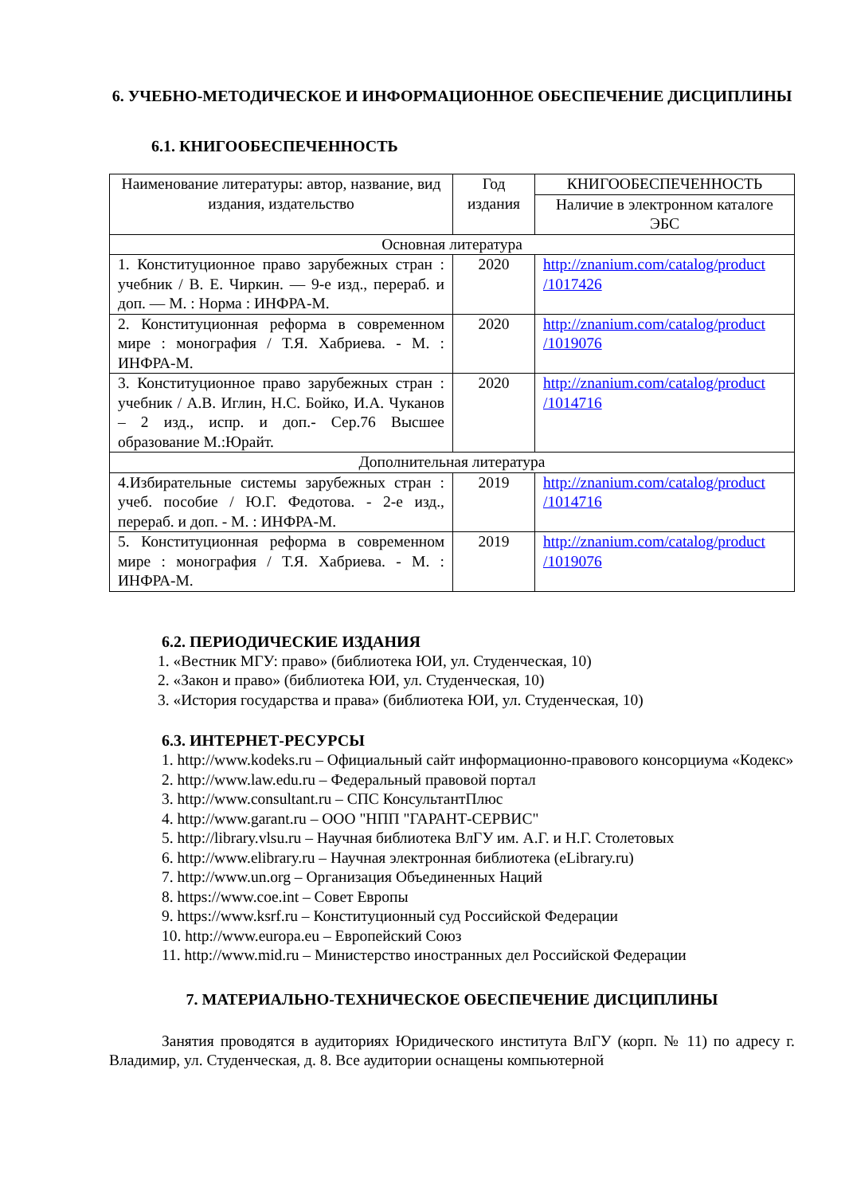6. УЧЕБНО-МЕТОДИЧЕСКОЕ И ИНФОРМАЦИОННОЕ ОБЕСПЕЧЕНИЕ ДИСЦИПЛИНЫ
6.1. КНИГООБЕСПЕЧЕННОСТЬ
| Наименование литературы: автор, название, вид издания, издательство | Год издания | КНИГООБЕСПЕЧЕННОСТЬ |
| --- | --- | --- |
| | | Наличие в электронном каталоге ЭБС |
| Основная литература | | |
| 1. Конституционное право зарубежных стран : учебник / В. Е. Чиркин. — 9-е изд., перераб. и доп. — М. : Норма : ИНФРА-М. | 2020 | http://znanium.com/catalog/product /1017426 |
| 2. Конституционная реформа в современном мире : монография / Т.Я. Хабриева. - М. : ИНФРА-М. | 2020 | http://znanium.com/catalog/product /1019076 |
| 3. Конституционное право зарубежных стран : учебник / А.В. Иглин, Н.С. Бойко, И.А. Чуканов – 2 изд., испр. и доп.- Сер.76 Высшее образование М.:Юрайт. | 2020 | http://znanium.com/catalog/product /1014716 |
| Дополнительная литература | | |
| 4.Избирательные системы зарубежных стран : учеб. пособие / Ю.Г. Федотова. - 2-е изд., перераб. и доп. - М. : ИНФРА-М. | 2019 | http://znanium.com/catalog/product /1014716 |
| 5. Конституционная реформа в современном мире : монография / Т.Я. Хабриева. - М. : ИНФРА-М. | 2019 | http://znanium.com/catalog/product /1019076 |
6.2. ПЕРИОДИЧЕСКИЕ ИЗДАНИЯ
1. «Вестник МГУ: право» (библиотека ЮИ, ул. Студенческая, 10)
2. «Закон и право» (библиотека ЮИ, ул. Студенческая, 10)
3. «История государства и права» (библиотека ЮИ, ул. Студенческая, 10)
6.3. ИНТЕРНЕТ-РЕСУРСЫ
1. http://www.kodeks.ru – Официальный сайт информационно-правового консорциума «Кодекс»
2. http://www.law.edu.ru – Федеральный правовой портал
3. http://www.consultant.ru – СПС КонсультантПлюс
4. http://www.garant.ru – ООО "НПП "ГАРАНТ-СЕРВИС"
5. http://library.vlsu.ru – Научная библиотека ВлГУ им. А.Г. и Н.Г. Столетовых
6. http://www.elibrary.ru – Научная электронная библиотека (eLibrary.ru)
7. http://www.un.org – Организация Объединенных Наций
8. https://www.coe.int – Совет Европы
9. https://www.ksrf.ru – Конституционный суд Российской Федерации
10. http://www.europa.eu – Европейский Союз
11. http://www.mid.ru – Министерство иностранных дел Российской Федерации
7. МАТЕРИАЛЬНО-ТЕХНИЧЕСКОЕ ОБЕСПЕЧЕНИЕ ДИСЦИПЛИНЫ
Занятия проводятся в аудиториях Юридического института ВлГУ (корп. № 11) по адресу г. Владимир, ул. Студенческая, д. 8. Все аудитории оснащены компьютерной